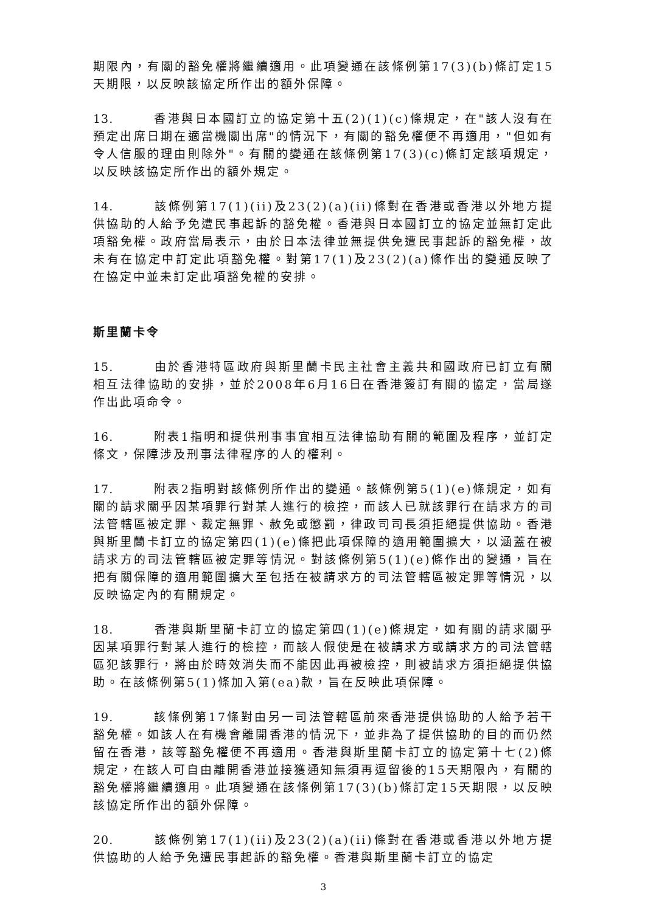期限內，有關的豁免權將繼續適用。此項變通在該條例第17(3)(b)條訂定15天期限，以反映該協定所作出的額外保障。
13. 香港與日本國訂立的協定第十五(2)(1)(c)條規定，在"該人沒有在預定出席日期在適當機關出席"的情況下，有關的豁免權便不再適用，"但如有令人信服的理由則除外"。有關的變通在該條例第17(3)(c)條訂定該項規定，以反映該協定所作出的額外規定。
14. 該條例第17(1)(ii)及23(2)(a)(ii)條對在香港或香港以外地方提供協助的人給予免遭民事起訴的豁免權。香港與日本國訂立的協定並無訂定此項豁免權。政府當局表示，由於日本法律並無提供免遭民事起訴的豁免權，故未有在協定中訂定此項豁免權。對第17(1)及23(2)(a)條作出的變通反映了在協定中並未訂定此項豁免權的安排。
斯里蘭卡令
15. 由於香港特區政府與斯里蘭卡民主社會主義共和國政府已訂立有關相互法律協助的安排，並於2008年6月16日在香港簽訂有關的協定，當局遂作出此項命令。
16. 附表1指明和提供刑事事宜相互法律協助有關的範圍及程序，並訂定條文，保障涉及刑事法律程序的人的權利。
17. 附表2指明對該條例所作出的變通。該條例第5(1)(e)條規定，如有關的請求關乎因某項罪行對某人進行的檢控，而該人已就該罪行在請求方的司法管轄區被定罪、裁定無罪、赦免或懲罰，律政司司長須拒絕提供協助。香港與斯里蘭卡訂立的協定第四(1)(e)條把此項保障的適用範圍擴大，以涵蓋在被請求方的司法管轄區被定罪等情況。對該條例第5(1)(e)條作出的變通，旨在把有關保障的適用範圍擴大至包括在被請求方的司法管轄區被定罪等情況，以反映協定內的有關規定。
18. 香港與斯里蘭卡訂立的協定第四(1)(e)條規定，如有關的請求關乎因某項罪行對某人進行的檢控，而該人假使是在被請求方或請求方的司法管轄區犯該罪行，將由於時效消失而不能因此再被檢控，則被請求方須拒絕提供協助。在該條例第5(1)條加入第(ea)款，旨在反映此項保障。
19. 該條例第17條對由另一司法管轄區前來香港提供協助的人給予若干豁免權。如該人在有機會離開香港的情況下，並非為了提供協助的目的而仍然留在香港，該等豁免權便不再適用。香港與斯里蘭卡訂立的協定第十七(2)條規定，在該人可自由離開香港並接獲通知無須再逗留後的15天期限內，有關的豁免權將繼續適用。此項變通在該條例第17(3)(b)條訂定15天期限，以反映該協定所作出的額外保障。
20. 該條例第17(1)(ii)及23(2)(a)(ii)條對在香港或香港以外地方提供協助的人給予免遭民事起訴的豁免權。香港與斯里蘭卡訂立的協定
3